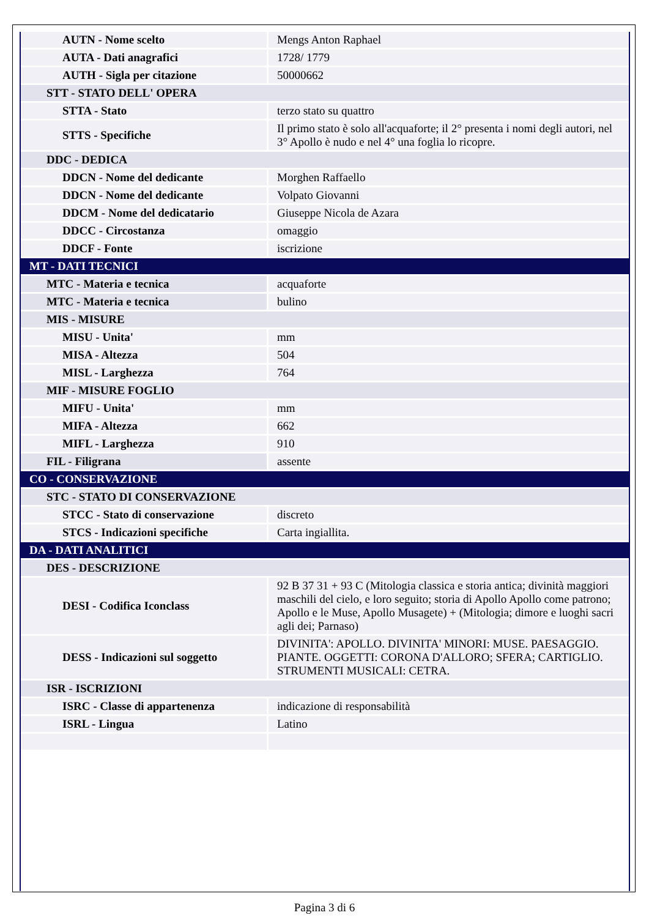| AUTN - Nome scelto | Mengs Anton Raphael |
| AUTA - Dati anagrafici | 1728/ 1779 |
| AUTH - Sigla per citazione | 50000662 |
| STT - STATO DELL' OPERA | |
| STTA - Stato | terzo stato su quattro |
| STTS - Specifiche | Il primo stato è solo all'acquaforte; il 2° presenta i nomi degli autori, nel 3° Apollo è nudo e nel 4° una foglia lo ricopre. |
| DDC - DEDICA | |
| DDCN - Nome del dedicante | Morghen Raffaello |
| DDCN - Nome del dedicante | Volpato Giovanni |
| DDCM - Nome del dedicatario | Giuseppe Nicola de Azara |
| DDCC - Circostanza | omaggio |
| DDCF - Fonte | iscrizione |
| MT - DATI TECNICI | |
| MTC - Materia e tecnica | acquaforte |
| MTC - Materia e tecnica | bulino |
| MIS - MISURE | |
| MISU - Unita' | mm |
| MISA - Altezza | 504 |
| MISL - Larghezza | 764 |
| MIF - MISURE FOGLIO | |
| MIFU - Unita' | mm |
| MIFA - Altezza | 662 |
| MIFL - Larghezza | 910 |
| FIL - Filigrana | assente |
| CO - CONSERVAZIONE | |
| STC - STATO DI CONSERVAZIONE | |
| STCC - Stato di conservazione | discreto |
| STCS - Indicazioni specifiche | Carta ingiallita. |
| DA - DATI ANALITICI | |
| DES - DESCRIZIONE | |
| DESI - Codifica Iconclass | 92 B 37 31 + 93 C (Mitologia classica e storia antica; divinità maggiori maschili del cielo, e loro seguito; storia di Apollo Apollo come patrono; Apollo e le Muse, Apollo Musagete) + (Mitologia; dimore e luoghi sacri agli dei; Parnaso) |
| DESS - Indicazioni sul soggetto | DIVINITA': APOLLO. DIVINITA' MINORI: MUSE. PAESAGGIO. PIANTE. OGGETTI: CORONA D'ALLORO; SFERA; CARTIGLIO. STRUMENTI MUSICALI: CETRA. |
| ISR - ISCRIZIONI | |
| ISRC - Classe di appartenenza | indicazione di responsabilità |
| ISRL - Lingua | Latino |
Pagina 3 di 6